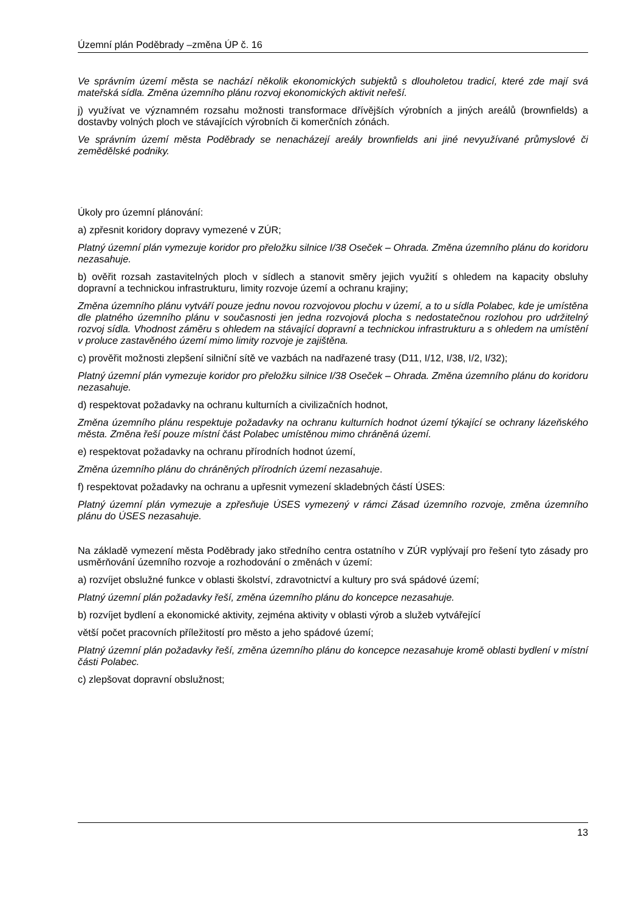Územní plán Poděbrady –změna ÚP č. 16
Ve správním území města se nachází několik ekonomických subjektů s dlouholetou tradicí, které zde mají svá mateřská sídla. Změna územního plánu rozvoj ekonomických aktivit neřeší.
j) využívat ve významném rozsahu možnosti transformace dřívějších výrobních a jiných areálů (brownfields) a dostavby volných ploch ve stávajících výrobních či komerčních zónách.
Ve správním území města Poděbrady se nenacházejí areály brownfields ani jiné nevyužívané průmyslové či zemědělské podniky.
Úkoly pro územní plánování:
a) zpřesnit koridory dopravy vymezené v ZÚR;
Platný územní plán vymezuje koridor pro přeložku silnice I/38 Oseček – Ohrada. Změna územního plánu do koridoru nezasahuje.
b) ověřit rozsah zastavitelných ploch v sídlech a stanovit směry jejich využití s ohledem na kapacity obsluhy dopravní a technickou infrastrukturu, limity rozvoje území a ochranu krajiny;
Změna územního plánu vytváří pouze jednu novou rozvojovou plochu v území, a to u sídla Polabec, kde je umístěna dle platného územního plánu v současnosti jen jedna rozvojová plocha s nedostatečnou rozlohou pro udržitelný rozvoj sídla. Vhodnost záměru s ohledem na stávající dopravní a technickou infrastrukturu a s ohledem na umístění v proluce zastavěného území mimo limity rozvoje je zajištěna.
c) prověřit možnosti zlepšení silniční sítě ve vazbách na nadřazené trasy (D11, I/12, I/38, I/2, I/32);
Platný územní plán vymezuje koridor pro přeložku silnice I/38 Oseček – Ohrada. Změna územního plánu do koridoru nezasahuje.
d) respektovat požadavky na ochranu kulturních a civilizačních hodnot,
Změna územního plánu respektuje požadavky na ochranu kulturních hodnot území týkající se ochrany lázeňského města. Změna řeší pouze místní část Polabec umístěnou mimo chráněná území.
e) respektovat požadavky na ochranu přírodních hodnot území,
Změna územního plánu do chráněných přírodních území nezasahuje.
f) respektovat požadavky na ochranu a upřesnit vymezení skladebných částí ÚSES:
Platný územní plán vymezuje a zpřesňuje ÚSES vymezený v rámci Zásad územního rozvoje, změna územního plánu do ÚSES nezasahuje.
Na základě vymezení města Poděbrady jako středního centra ostatního v ZÚR vyplývají pro řešení tyto zásady pro usměrňování územního rozvoje a rozhodování o změnách v území:
a) rozvíjet obslužné funkce v oblasti školství, zdravotnictví a kultury pro svá spádové území;
Platný územní plán požadavky řeší, změna územního plánu do koncepce nezasahuje.
b) rozvíjet bydlení a ekonomické aktivity, zejména aktivity v oblasti výrob a služeb vytvářející
větší počet pracovních příležitostí pro město a jeho spádové území;
Platný územní plán požadavky řeší, změna územního plánu do koncepce nezasahuje kromě oblasti bydlení v místní části Polabec.
c) zlepšovat dopravní obslužnost;
13